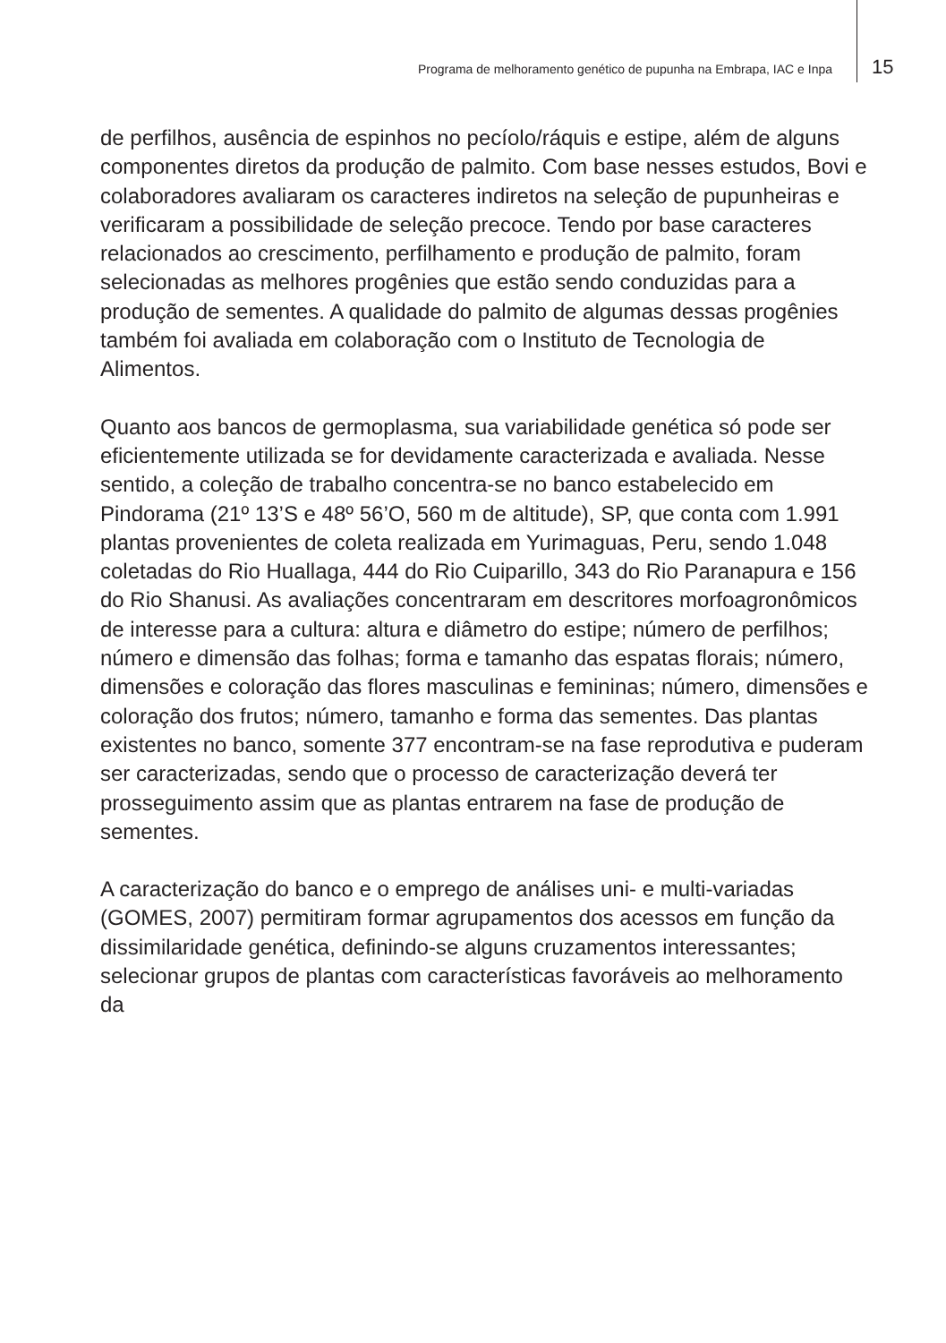Programa de melhoramento genético de pupunha na Embrapa, IAC e Inpa 15
de perfilhos, ausência de espinhos no pecíolo/ráquis e estipe, além de alguns componentes diretos da produção de palmito. Com base nesses estudos, Bovi e colaboradores avaliaram os caracteres indiretos na seleção de pupunheiras e verificaram a possibilidade de seleção precoce. Tendo por base caracteres relacionados ao crescimento, perfilhamento e produção de palmito, foram selecionadas as melhores progênies que estão sendo conduzidas para a produção de sementes. A qualidade do palmito de algumas dessas progênies também foi avaliada em colaboração com o Instituto de Tecnologia de Alimentos.
Quanto aos bancos de germoplasma, sua variabilidade genética só pode ser eficientemente utilizada se for devidamente caracterizada e avaliada. Nesse sentido, a coleção de trabalho concentra-se no banco estabelecido em Pindorama (21º 13’S e 48º 56’O, 560 m de altitude), SP, que conta com 1.991 plantas provenientes de coleta realizada em Yurimaguas, Peru, sendo 1.048 coletadas do Rio Huallaga, 444 do Rio Cuiparillo, 343 do Rio Paranapura e 156 do Rio Shanusi. As avaliações concentraram em descritores morfoagronômicos de interesse para a cultura: altura e diâmetro do estipe; número de perfilhos; número e dimensão das folhas; forma e tamanho das espatas florais; número, dimensões e coloração das flores masculinas e femininas; número, dimensões e coloração dos frutos; número, tamanho e forma das sementes. Das plantas existentes no banco, somente 377 encontram-se na fase reprodutiva e puderam ser caracterizadas, sendo que o processo de caracterização deverá ter prosseguimento assim que as plantas entrarem na fase de produção de sementes.
A caracterização do banco e o emprego de análises uni- e multi-variadas (GOMES, 2007) permitiram formar agrupamentos dos acessos em função da dissimilaridade genética, definindo-se alguns cruzamentos interessantes; selecionar grupos de plantas com características favoráveis ao melhoramento da